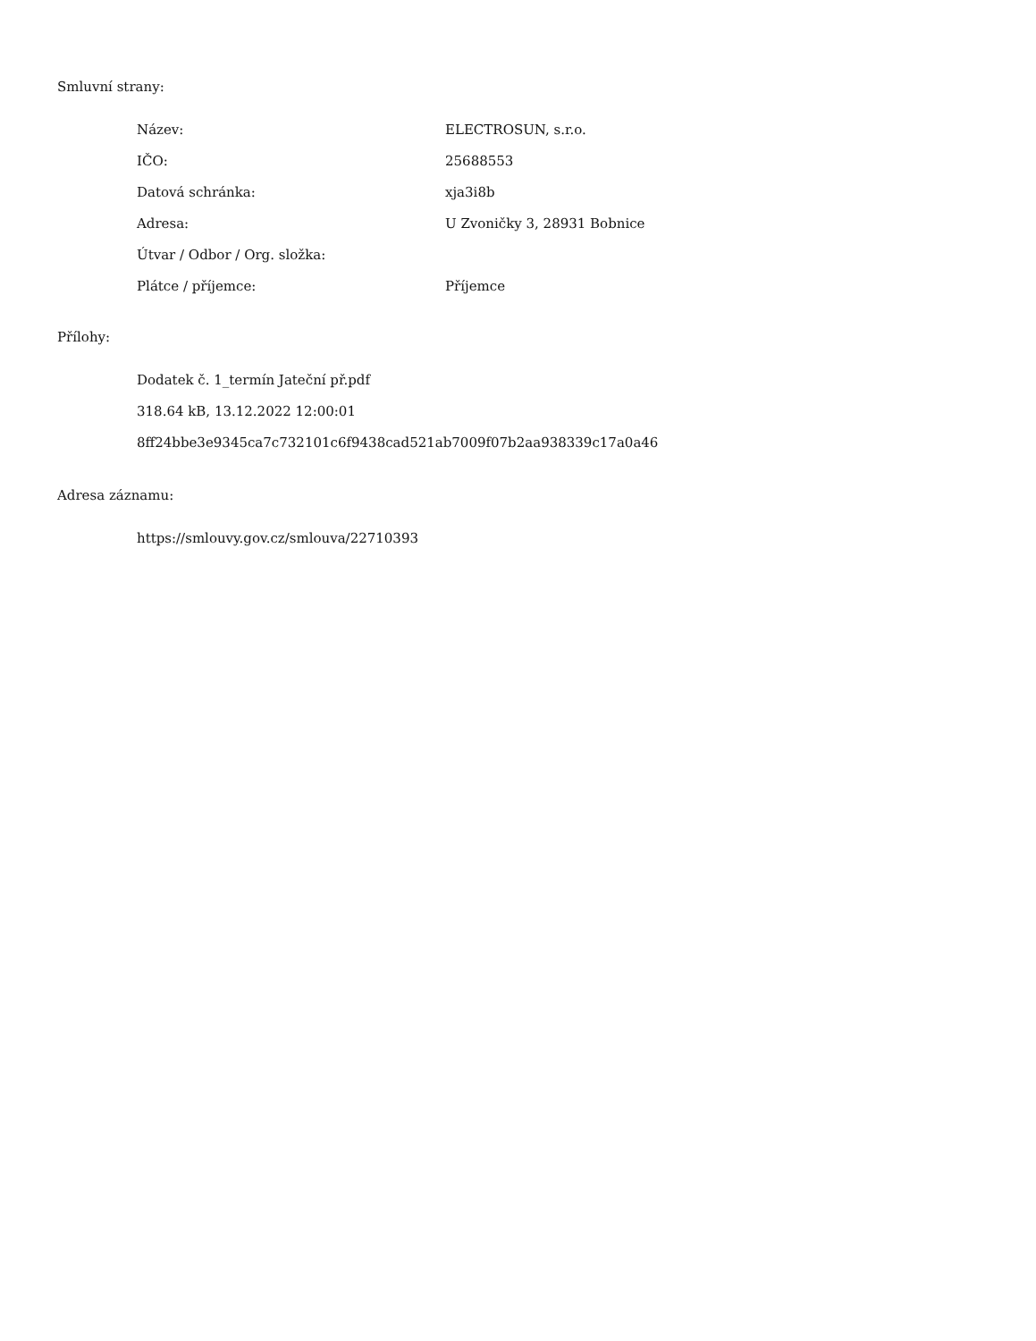Smluvní strany:
| Název: | ELECTROSUN, s.r.o. |
| IČO: | 25688553 |
| Datová schránka: | xja3i8b |
| Adresa: | U Zvoničky 3, 28931 Bobnice |
| Útvar / Odbor / Org. složka: | |
| Plátce / příjemce: | Příjemce |
Přílohy:
Dodatek č. 1_termín Jateční př.pdf
318.64 kB, 13.12.2022 12:00:01
8ff24bbe3e9345ca7c732101c6f9438cad521ab7009f07b2aa938339c17a0a46
Adresa záznamu:
https://smlouvy.gov.cz/smlouva/22710393